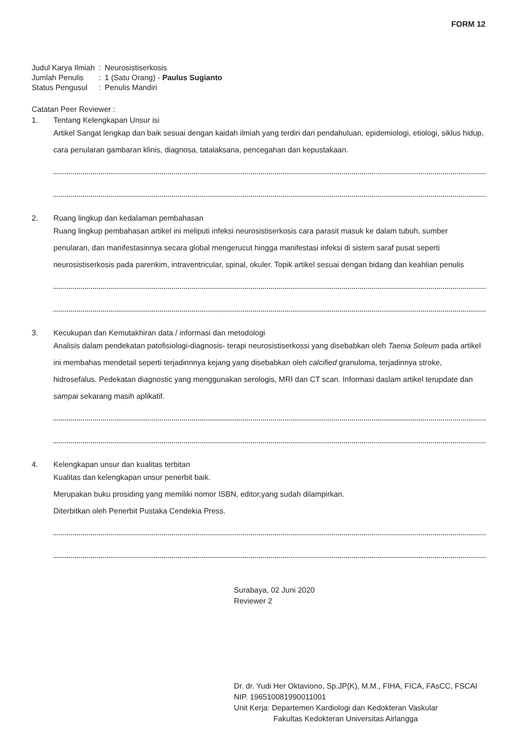FORM 12
| Judul Karya Ilmiah | : | Neurosistiserkosis |
| Jumlah Penulis | : | 1 (Satu Orang) - Paulus Sugianto |
| Status Pengusul | : | Penulis Mandiri |
Catatan Peer Reviewer :
1. Tentang Kelengkapan Unsur isi
Artikel Sangat lengkap dan baik sesuai dengan kaidah ilmiah yang terdiri dari pendahuluan, epidemiologi, etiologi, siklus hidup, cara penularan gambaran klinis, diagnosa, tatalaksana, pencegahan dan kepustakaan.
2. Ruang lingkup dan kedalaman pembahasan
Ruang lingkup pembahasan artikel ini meliputi infeksi neurosistiserkosis cara parasit masuk ke dalam tubuh, sumber penularan, dan manifestasinnya secara global mengerucut hingga manifestasi infeksi di sistem saraf pusat seperti neurosistiserkosis pada parenkim, intraventricular, spinal, okuler. Topik artikel sesuai dengan bidang dan keahlian penulis
3. Kecukupan dan Kemutakhiran data / informasi dan metodologi
Analisis dalam pendekatan patofisiologi-diagnosis- terapi neurosistiserkossi yang disebabkan oleh Taenia Soleum pada artikel ini membahas mendetail seperti terjadinnnya kejang yang disebabkan oleh calcified granuloma, terjadinnya stroke, hidrosefalus. Pedekatan diagnostic yang menggunakan serologis, MRI dan CT scan. Informasi daslam artikel terupdate dan sampai sekarang masih aplikatif.
4. Kelengkapan unsur dan kualitas terbitan
Kualitas dan kelengkapan unsur penerbit baik.
Merupakan buku prosiding yang memiliki nomor ISBN, editor,yang sudah dilampirkan.
Diterbitkan oleh Penerbit Pustaka Cendekia Press.
Surabaya, 02 Juni 2020
Reviewer 2
Dr. dr. Yudi Her Oktaviono, Sp.JP(K), M.M., FIHA, FICA, FAsCC, FSCAI
NIP. 196510081990011001
Unit Kerja: Departemen Kardiologi dan Kedokteran Vaskular
Fakultas Kedokteran Universitas Airlangga